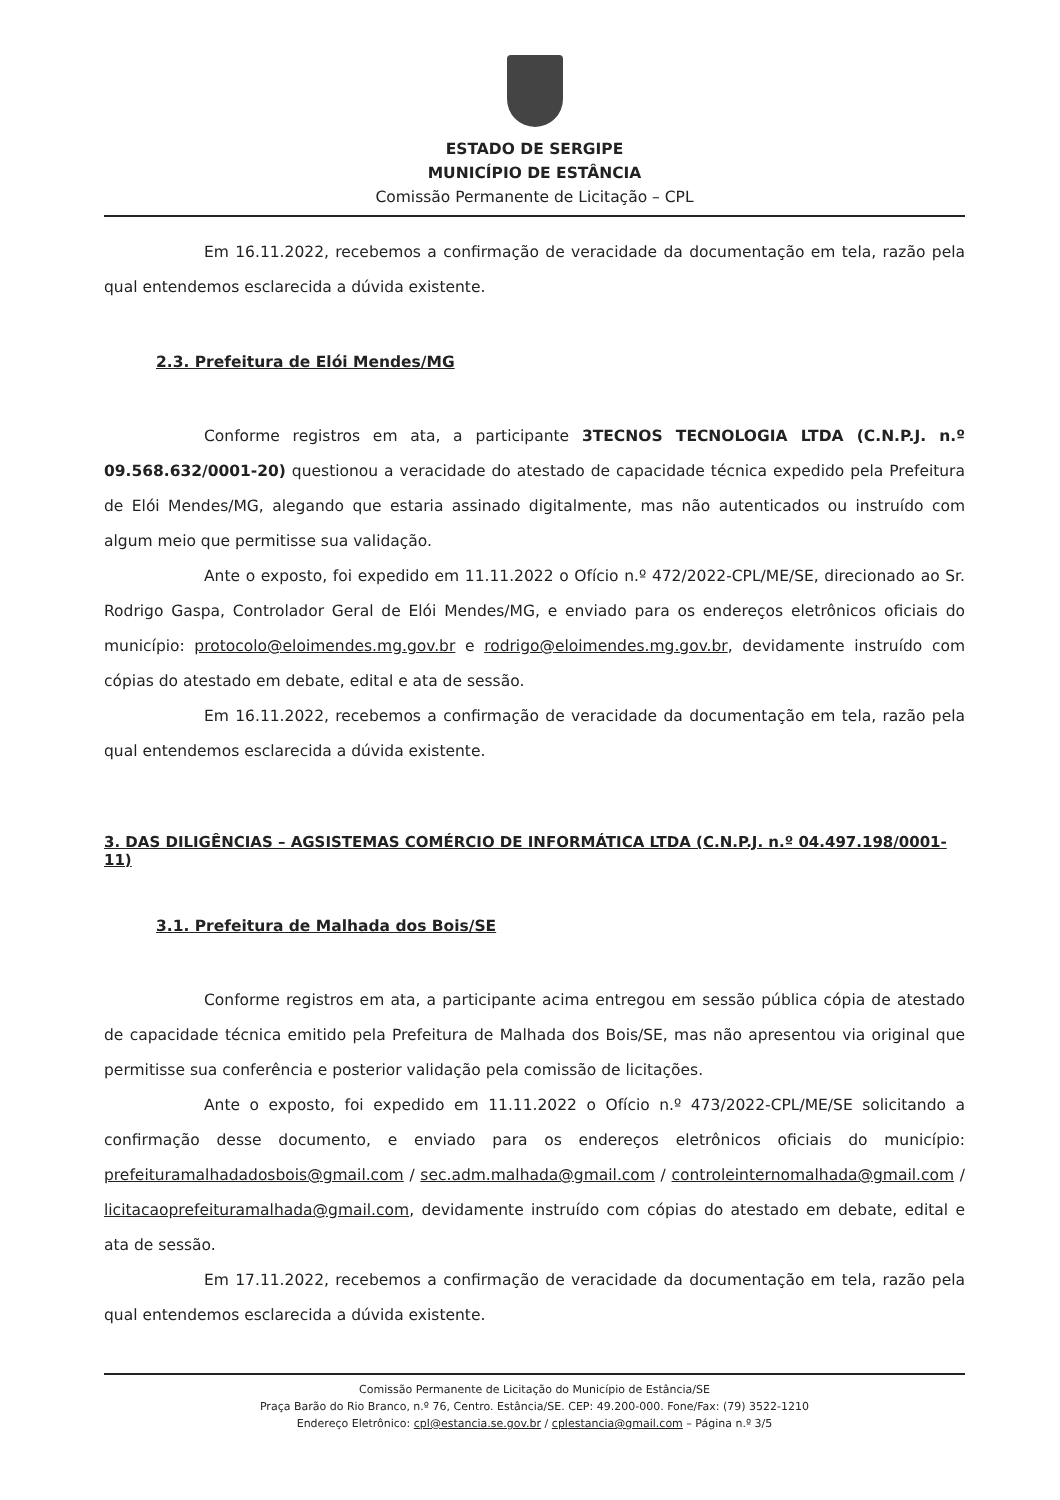ESTADO DE SERGIPE
MUNICÍPIO DE ESTÂNCIA
Comissão Permanente de Licitação – CPL
Em 16.11.2022, recebemos a confirmação de veracidade da documentação em tela, razão pela qual entendemos esclarecida a dúvida existente.
2.3. Prefeitura de Elói Mendes/MG
Conforme registros em ata, a participante 3TECNOS TECNOLOGIA LTDA (C.N.P.J. n.º 09.568.632/0001-20) questionou a veracidade do atestado de capacidade técnica expedido pela Prefeitura de Elói Mendes/MG, alegando que estaria assinado digitalmente, mas não autenticados ou instruído com algum meio que permitisse sua validação.
Ante o exposto, foi expedido em 11.11.2022 o Ofício n.º 472/2022-CPL/ME/SE, direcionado ao Sr. Rodrigo Gaspa, Controlador Geral de Elói Mendes/MG, e enviado para os endereços eletrônicos oficiais do município: protocolo@eloimendes.mg.gov.br e rodrigo@eloimendes.mg.gov.br, devidamente instruído com cópias do atestado em debate, edital e ata de sessão.
Em 16.11.2022, recebemos a confirmação de veracidade da documentação em tela, razão pela qual entendemos esclarecida a dúvida existente.
3. DAS DILIGÊNCIAS – AGSISTEMAS COMÉRCIO DE INFORMÁTICA LTDA (C.N.P.J. n.º 04.497.198/0001-11)
3.1. Prefeitura de Malhada dos Bois/SE
Conforme registros em ata, a participante acima entregou em sessão pública cópia de atestado de capacidade técnica emitido pela Prefeitura de Malhada dos Bois/SE, mas não apresentou via original que permitisse sua conferência e posterior validação pela comissão de licitações.
Ante o exposto, foi expedido em 11.11.2022 o Ofício n.º 473/2022-CPL/ME/SE solicitando a confirmação desse documento, e enviado para os endereços eletrônicos oficiais do município: prefeituramalhadadosbois@gmail.com / sec.adm.malhada@gmail.com / controleinternomalhada@gmail.com / licitacaoprefeituramalhada@gmail.com, devidamente instruído com cópias do atestado em debate, edital e ata de sessão.
Em 17.11.2022, recebemos a confirmação de veracidade da documentação em tela, razão pela qual entendemos esclarecida a dúvida existente.
Comissão Permanente de Licitação do Município de Estância/SE
Praça Barão do Rio Branco, n.º 76, Centro. Estância/SE. CEP: 49.200-000. Fone/Fax: (79) 3522-1210
Endereço Eletrônico: cpl@estancia.se.gov.br / cplestancia@gmail.com – Página n.º 3/5